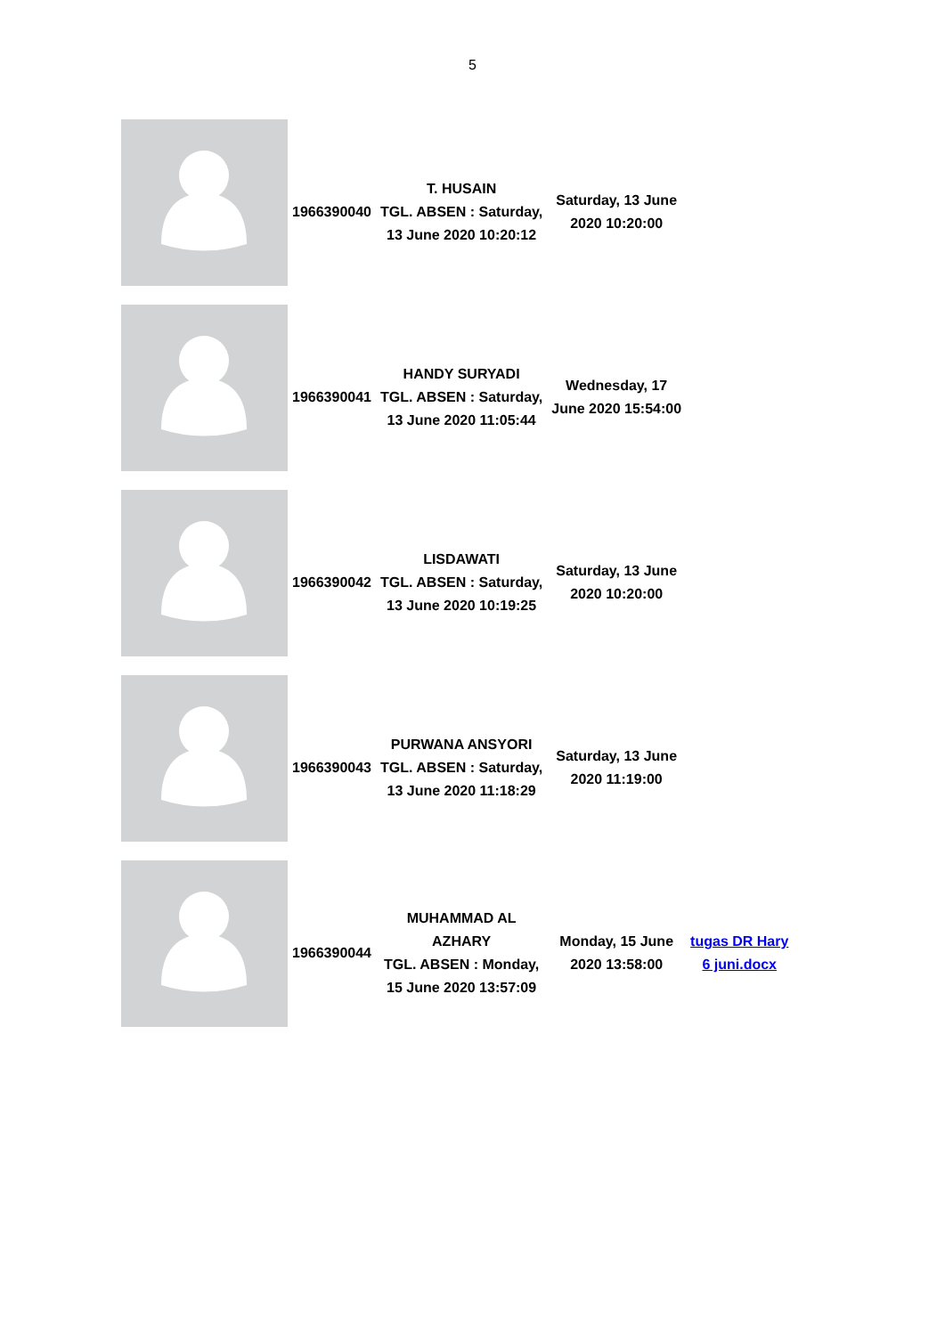5
| | 1966390040 | T. HUSAIN TGL. ABSEN : Saturday, 13 June 2020 10:20:12 | Saturday, 13 June 2020 10:20:00 | |
| | 1966390041 | HANDY SURYADI TGL. ABSEN : Saturday, 13 June 2020 11:05:44 | Wednesday, 17 June 2020 15:54:00 | |
| | 1966390042 | LISDAWATI TGL. ABSEN : Saturday, 13 June 2020 10:19:25 | Saturday, 13 June 2020 10:20:00 | |
| | 1966390043 | PURWANA ANSYORI TGL. ABSEN : Saturday, 13 June 2020 11:18:29 | Saturday, 13 June 2020 11:19:00 | |
| | 1966390044 | MUHAMMAD AL AZHARY TGL. ABSEN : Monday, 15 June 2020 13:57:09 | Monday, 15 June 2020 13:58:00 | tugas DR Hary 6 juni.docx |